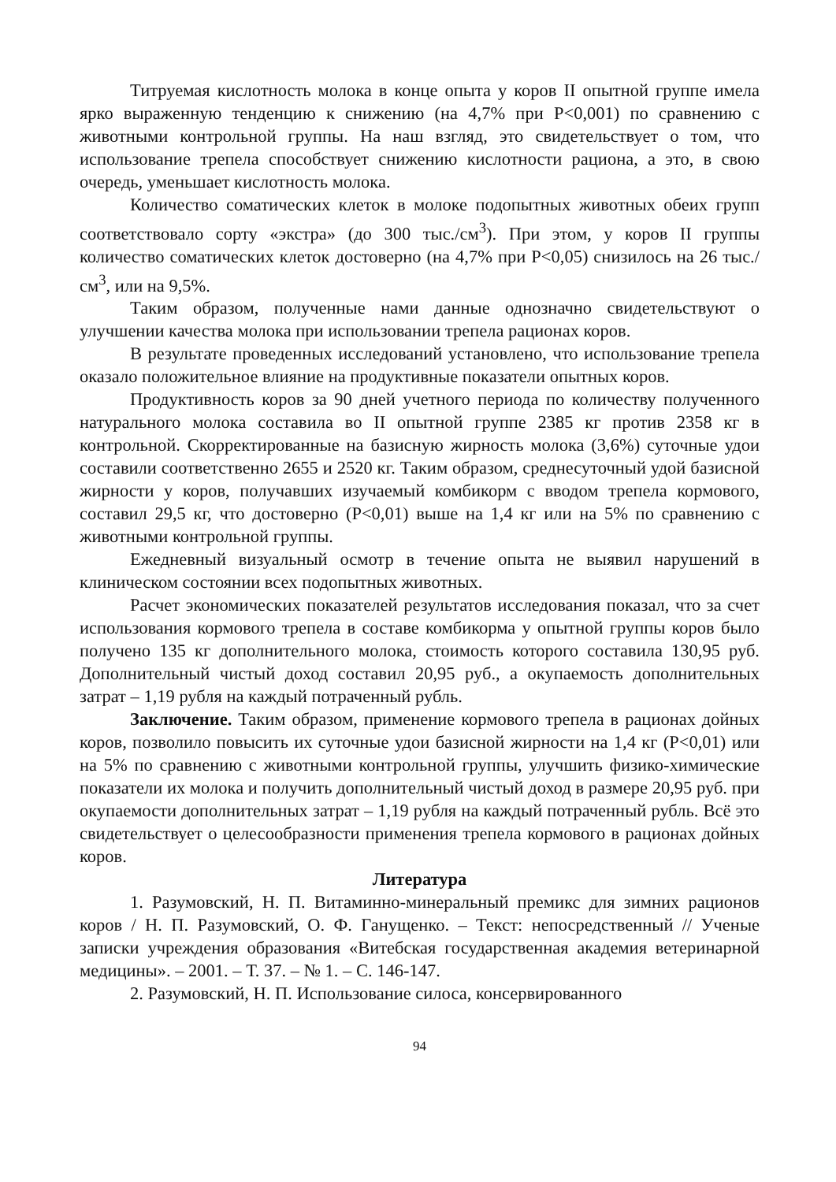Титруемая кислотность молока в конце опыта у коров II опытной группе имела ярко выраженную тенденцию к снижению (на 4,7% при Р<0,001) по сравнению с животными контрольной группы. На наш взгляд, это свидетельствует о том, что использование трепела способствует снижению кислотности рациона, а это, в свою очередь, уменьшает кислотность молока.
Количество соматических клеток в молоке подопытных животных обеих групп соответствовало сорту «экстра» (до 300 тыс./см<sup>3</sup>). При этом, у коров II группы количество соматических клеток достоверно (на 4,7% при Р<0,05) снизилось на 26 тыс./см<sup>3</sup>, или на 9,5%.
Таким образом, полученные нами данные однозначно свидетельствуют о улучшении качества молока при использовании трепела рационах коров.
В результате проведенных исследований установлено, что использование трепела оказало положительное влияние на продуктивные показатели опытных коров.
Продуктивность коров за 90 дней учетного периода по количеству полученного натурального молока составила во II опытной группе 2385 кг против 2358 кг в контрольной. Скорректированные на базисную жирность молока (3,6%) суточные удои составили соответственно 2655 и 2520 кг. Таким образом, среднесуточный удой базисной жирности у коров, получавших изучаемый комбикорм с вводом трепела кормового, составил 29,5 кг, что достоверно (Р<0,01) выше на 1,4 кг или на 5% по сравнению с животными контрольной группы.
Ежедневный визуальный осмотр в течение опыта не выявил нарушений в клиническом состоянии всех подопытных животных.
Расчет экономических показателей результатов исследования показал, что за счет использования кормового трепела в составе комбикорма у опытной группы коров было получено 135 кг дополнительного молока, стоимость которого составила 130,95 руб. Дополнительный чистый доход составил 20,95 руб., а окупаемость дополнительных затрат – 1,19 рубля на каждый потраченный рубль.
Заключение. Таким образом, применение кормового трепела в рационах дойных коров, позволило повысить их суточные удои базисной жирности на 1,4 кг (Р<0,01) или на 5% по сравнению с животными контрольной группы, улучшить физико-химические показатели их молока и получить дополнительный чистый доход в размере 20,95 руб. при окупаемости дополнительных затрат – 1,19 рубля на каждый потраченный рубль. Всё это свидетельствует о целесообразности применения трепела кормового в рационах дойных коров.
Литература
1. Разумовский, Н. П. Витаминно-минеральный премикс для зимних рационов коров / Н. П. Разумовский, О. Ф. Ганущенко. – Текст: непосредственный // Ученые записки учреждения образования «Витебская государственная академия ветеринарной медицины». – 2001. – Т. 37. – № 1. – С. 146-147.
2. Разумовский, Н. П. Использование силоса, консервированного
94